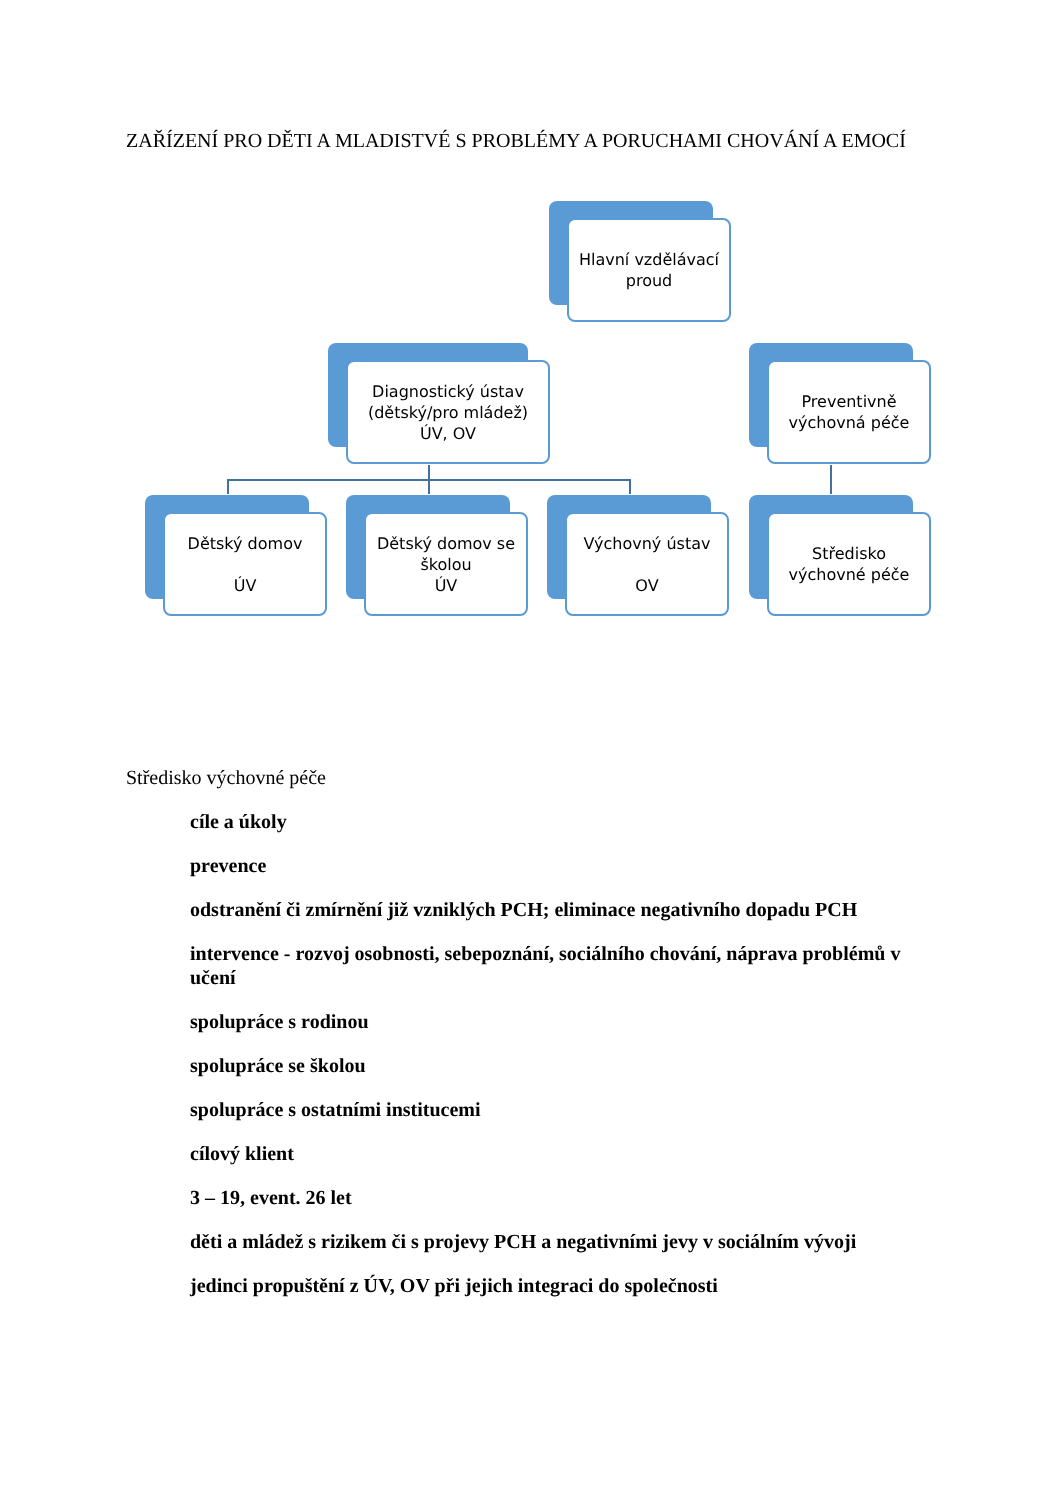ZAŘÍZENÍ PRO DĚTI A MLADISTVÉ S PROBLÉMY A PORUCHAMI CHOVÁNÍ A EMOCÍ
Hlavní vzdělávací
proud
Diagnostický ústav
(dětský/pro mládež)
ÚV, OV
Preventivně
výchovná péče
Dětský domov
ÚV
Dětský domov se
školou
ÚV
Výchovný ústav
OV
Středisko
výchovné péče
Středisko výchovné péče
cíle a úkoly
prevence
odstranění či zmírnění již vzniklých PCH; eliminace negativního dopadu PCH
intervence - rozvoj osobnosti, sebepoznání, sociálního chování, náprava problémů v učení
spolupráce s rodinou
spolupráce se školou
spolupráce s ostatními institucemi
cílový klient
3 – 19, event. 26 let
děti a mládež s rizikem či s projevy PCH a negativními jevy v sociálním vývoji
jedinci propuštění z ÚV, OV při jejich integraci do společnosti